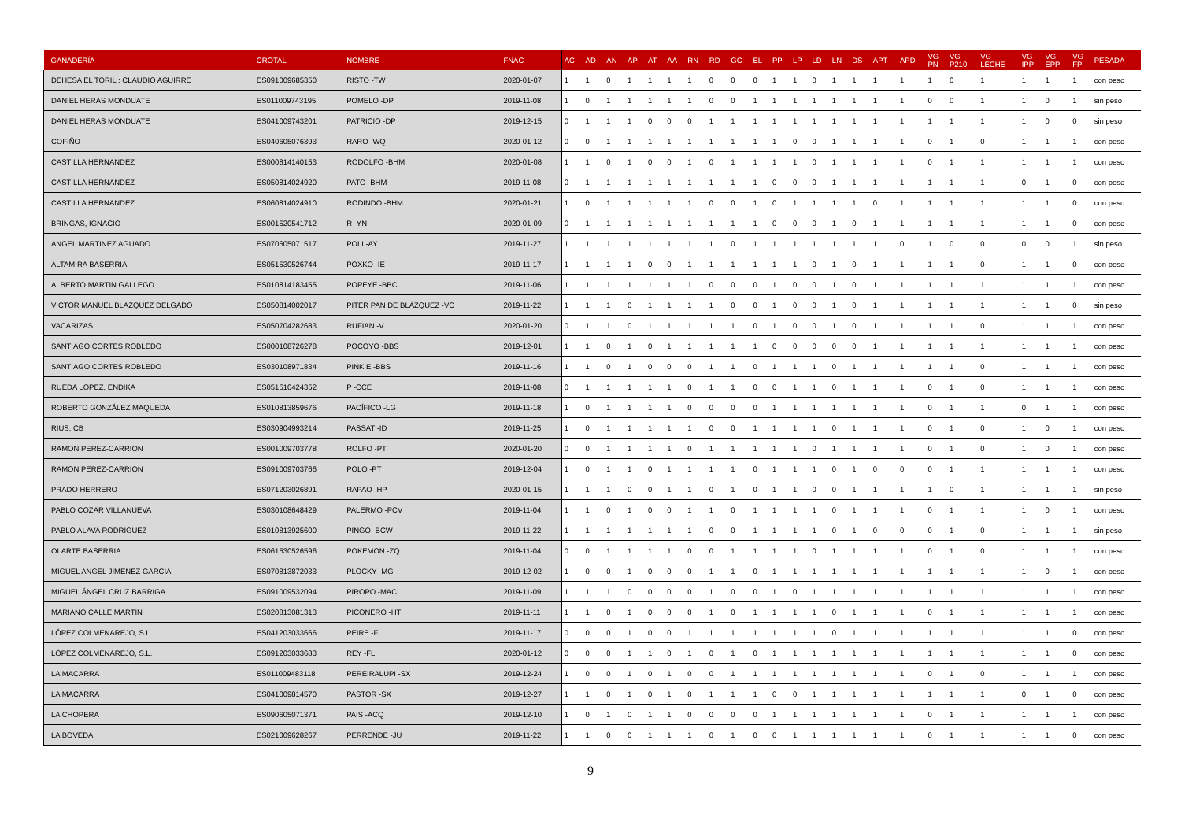| GANADERÍA | CROTAL | NOMBRE | FNAC | AC | AD | AN | AP | AT | AA | RN | RD | GC | EL | PP | LP | LD | LN | DS | APT | APD | VG PN | VG P210 | VG LECHE | VG IPP | VG EPP | VG FP | PESADA |
| --- | --- | --- | --- | --- | --- | --- | --- | --- | --- | --- | --- | --- | --- | --- | --- | --- | --- | --- | --- | --- | --- | --- | --- | --- | --- | --- | --- |
| DEHESA EL TORIL : CLAUDIO AGUIRRE | ES091009685350 | RISTO -TW | 2020-01-07 | 1 | 1 | 0 | 1 | 1 | 1 | 1 | 0 | 0 | 0 | 1 | 1 | 0 | 1 | 1 | 1 | 1 | 1 | 0 | 1 | 1 | 1 | 1 | con peso |
| DANIEL HERAS MONDUATE | ES011009743195 | POMELO -DP | 2019-11-08 | 1 | 0 | 1 | 1 | 1 | 1 | 1 | 0 | 0 | 1 | 1 | 1 | 1 | 1 | 1 | 1 | 1 | 0 | 0 | 1 | 1 | 0 | 1 | sin peso |
| DANIEL HERAS MONDUATE | ES041009743201 | PATRICIO -DP | 2019-12-15 | 0 | 1 | 1 | 1 | 0 | 0 | 0 | 1 | 1 | 1 | 1 | 1 | 1 | 1 | 1 | 1 | 1 | 1 | 1 | 1 | 1 | 0 | 0 | sin peso |
| COFIÑO | ES040605076393 | RARO -WQ | 2020-01-12 | 0 | 0 | 1 | 1 | 1 | 1 | 1 | 1 | 1 | 1 | 1 | 0 | 0 | 1 | 1 | 1 | 1 | 0 | 1 | 0 | 1 | 1 | 1 | con peso |
| CASTILLA HERNANDEZ | ES000814140153 | RODOLFO -BHM | 2020-01-08 | 1 | 1 | 0 | 1 | 0 | 0 | 1 | 0 | 1 | 1 | 1 | 1 | 0 | 1 | 1 | 1 | 1 | 0 | 1 | 1 | 1 | 1 | 1 | con peso |
| CASTILLA HERNANDEZ | ES050814024920 | PATO -BHM | 2019-11-08 | 0 | 1 | 1 | 1 | 1 | 1 | 1 | 1 | 1 | 1 | 0 | 0 | 0 | 1 | 1 | 1 | 1 | 1 | 1 | 1 | 0 | 1 | 0 | con peso |
| CASTILLA HERNANDEZ | ES060814024910 | RODINDO -BHM | 2020-01-21 | 1 | 0 | 1 | 1 | 1 | 1 | 1 | 0 | 0 | 1 | 0 | 1 | 1 | 1 | 1 | 0 | 1 | 1 | 1 | 1 | 1 | 1 | 0 | con peso |
| BRINGAS, IGNACIO | ES001520541712 | R -YN | 2020-01-09 | 0 | 1 | 1 | 1 | 1 | 1 | 1 | 1 | 1 | 1 | 0 | 0 | 0 | 1 | 0 | 1 | 1 | 1 | 1 | 1 | 1 | 1 | 0 | con peso |
| ANGEL MARTINEZ AGUADO | ES070605071517 | POLI -AY | 2019-11-27 | 1 | 1 | 1 | 1 | 1 | 1 | 1 | 1 | 0 | 1 | 1 | 1 | 1 | 1 | 1 | 1 | 0 | 1 | 0 | 0 | 0 | 0 | 1 | sin peso |
| ALTAMIRA BASERRIA | ES051530526744 | POXKO -IE | 2019-11-17 | 1 | 1 | 1 | 1 | 0 | 0 | 1 | 1 | 1 | 1 | 1 | 1 | 0 | 1 | 0 | 1 | 1 | 1 | 1 | 0 | 1 | 1 | 0 | con peso |
| ALBERTO MARTIN GALLEGO | ES010814183455 | POPEYE -BBC | 2019-11-06 | 1 | 1 | 1 | 1 | 1 | 1 | 1 | 0 | 0 | 0 | 1 | 0 | 0 | 1 | 0 | 1 | 1 | 1 | 1 | 1 | 1 | 1 | 1 | con peso |
| VICTOR MANUEL BLAZQUEZ DELGADO | ES050814002017 | PITER PAN DE BLÁZQUEZ -VC | 2019-11-22 | 1 | 1 | 1 | 0 | 1 | 1 | 1 | 1 | 0 | 0 | 1 | 0 | 0 | 1 | 0 | 1 | 1 | 1 | 1 | 1 | 1 | 1 | 0 | sin peso |
| VACARIZAS | ES050704282683 | RUFIAN -V | 2020-01-20 | 0 | 1 | 1 | 0 | 1 | 1 | 1 | 1 | 1 | 0 | 1 | 0 | 0 | 1 | 0 | 1 | 1 | 1 | 1 | 0 | 1 | 1 | 1 | con peso |
| SANTIAGO CORTES ROBLEDO | ES000108726278 | POCOYO -BBS | 2019-12-01 | 1 | 1 | 0 | 1 | 0 | 1 | 1 | 1 | 1 | 1 | 0 | 0 | 0 | 0 | 0 | 1 | 1 | 1 | 1 | 1 | 1 | 1 | 1 | con peso |
| SANTIAGO CORTES ROBLEDO | ES030108971834 | PINKIE -BBS | 2019-11-16 | 1 | 1 | 0 | 1 | 0 | 0 | 0 | 1 | 1 | 0 | 1 | 1 | 1 | 0 | 1 | 1 | 1 | 1 | 1 | 0 | 1 | 1 | 1 | con peso |
| RUEDA LOPEZ, ENDIKA | ES051510424352 | P -CCE | 2019-11-08 | 0 | 1 | 1 | 1 | 1 | 1 | 0 | 1 | 1 | 0 | 0 | 1 | 1 | 0 | 1 | 1 | 1 | 0 | 1 | 0 | 1 | 1 | 1 | con peso |
| ROBERTO GONZÁLEZ MAQUEDA | ES010813859676 | PACÍFICO -LG | 2019-11-18 | 1 | 0 | 1 | 1 | 1 | 1 | 0 | 0 | 0 | 0 | 1 | 1 | 1 | 1 | 1 | 1 | 1 | 0 | 1 | 1 | 0 | 1 | 1 | con peso |
| RIUS, CB | ES030904993214 | PASSAT -ID | 2019-11-25 | 1 | 0 | 1 | 1 | 1 | 1 | 1 | 0 | 0 | 1 | 1 | 1 | 1 | 0 | 1 | 1 | 1 | 0 | 1 | 0 | 1 | 0 | 1 | con peso |
| RAMON PEREZ-CARRION | ES001009703778 | ROLFO -PT | 2020-01-20 | 0 | 0 | 1 | 1 | 1 | 1 | 0 | 1 | 1 | 1 | 1 | 1 | 0 | 1 | 1 | 1 | 1 | 0 | 1 | 0 | 1 | 0 | 1 | con peso |
| RAMON PEREZ-CARRION | ES091009703766 | POLO -PT | 2019-12-04 | 1 | 0 | 1 | 1 | 0 | 1 | 1 | 1 | 1 | 0 | 1 | 1 | 1 | 0 | 1 | 0 | 0 | 0 | 1 | 1 | 1 | 1 | 1 | con peso |
| PRADO HERRERO | ES071203026891 | RAPAO -HP | 2020-01-15 | 1 | 1 | 1 | 0 | 0 | 1 | 1 | 0 | 1 | 0 | 1 | 1 | 0 | 0 | 1 | 1 | 1 | 1 | 0 | 1 | 1 | 1 | 1 | sin peso |
| PABLO COZAR VILLANUEVA | ES030108648429 | PALERMO -PCV | 2019-11-04 | 1 | 1 | 0 | 1 | 0 | 0 | 1 | 1 | 0 | 1 | 1 | 1 | 1 | 0 | 1 | 1 | 1 | 0 | 1 | 1 | 1 | 0 | 1 | con peso |
| PABLO ALAVA RODRIGUEZ | ES010813925600 | PINGO -BCW | 2019-11-22 | 1 | 1 | 1 | 1 | 1 | 1 | 1 | 0 | 0 | 1 | 1 | 1 | 1 | 0 | 1 | 0 | 0 | 0 | 1 | 0 | 1 | 1 | 1 | sin peso |
| OLARTE BASERRIA | ES061530526596 | POKEMON -ZQ | 2019-11-04 | 0 | 0 | 1 | 1 | 1 | 1 | 0 | 0 | 1 | 1 | 1 | 1 | 0 | 1 | 1 | 1 | 1 | 0 | 1 | 0 | 1 | 1 | 1 | con peso |
| MIGUEL ANGEL JIMENEZ GARCIA | ES070813872033 | PLOCKY -MG | 2019-12-02 | 1 | 0 | 0 | 1 | 0 | 0 | 0 | 1 | 1 | 0 | 1 | 1 | 1 | 1 | 1 | 1 | 1 | 1 | 1 | 1 | 1 | 0 | 1 | con peso |
| MIGUEL ÁNGEL CRUZ BARRIGA | ES091009532094 | PIROPO -MAC | 2019-11-09 | 1 | 1 | 1 | 0 | 0 | 0 | 0 | 1 | 0 | 0 | 1 | 0 | 1 | 1 | 1 | 1 | 1 | 1 | 1 | 1 | 1 | 1 | 1 | con peso |
| MARIANO CALLE MARTIN | ES020813081313 | PICONERO -HT | 2019-11-11 | 1 | 1 | 0 | 1 | 0 | 0 | 0 | 1 | 0 | 1 | 1 | 1 | 1 | 0 | 1 | 1 | 1 | 0 | 1 | 1 | 1 | 1 | 1 | con peso |
| LÓPEZ COLMENAREJO, S.L. | ES041203033666 | PEIRE -FL | 2019-11-17 | 0 | 0 | 0 | 1 | 0 | 0 | 1 | 1 | 1 | 1 | 1 | 1 | 1 | 0 | 1 | 1 | 1 | 1 | 1 | 1 | 1 | 1 | 0 | con peso |
| LÓPEZ COLMENAREJO, S.L. | ES091203033683 | REY -FL | 2020-01-12 | 0 | 0 | 0 | 1 | 1 | 0 | 1 | 0 | 1 | 0 | 1 | 1 | 1 | 1 | 1 | 1 | 1 | 1 | 1 | 1 | 1 | 1 | 0 | con peso |
| LA MACARRA | ES011009483118 | PEREIRALUPI -SX | 2019-12-24 | 1 | 0 | 0 | 1 | 0 | 1 | 0 | 0 | 1 | 1 | 1 | 1 | 1 | 1 | 1 | 1 | 1 | 0 | 1 | 0 | 1 | 1 | 1 | con peso |
| LA MACARRA | ES041009814570 | PASTOR -SX | 2019-12-27 | 1 | 1 | 0 | 1 | 0 | 1 | 0 | 1 | 1 | 1 | 0 | 0 | 1 | 1 | 1 | 1 | 1 | 1 | 1 | 1 | 0 | 1 | 0 | con peso |
| LA CHOPERA | ES090605071371 | PAIS -ACQ | 2019-12-10 | 1 | 0 | 1 | 0 | 1 | 1 | 0 | 0 | 0 | 0 | 1 | 1 | 1 | 1 | 1 | 1 | 1 | 0 | 1 | 1 | 1 | 1 | 1 | con peso |
| LA BOVEDA | ES021009628267 | PERRENDE -JU | 2019-11-22 | 1 | 1 | 0 | 0 | 1 | 1 | 1 | 0 | 1 | 0 | 0 | 1 | 1 | 1 | 1 | 1 | 1 | 0 | 1 | 1 | 1 | 1 | 0 | con peso |
9